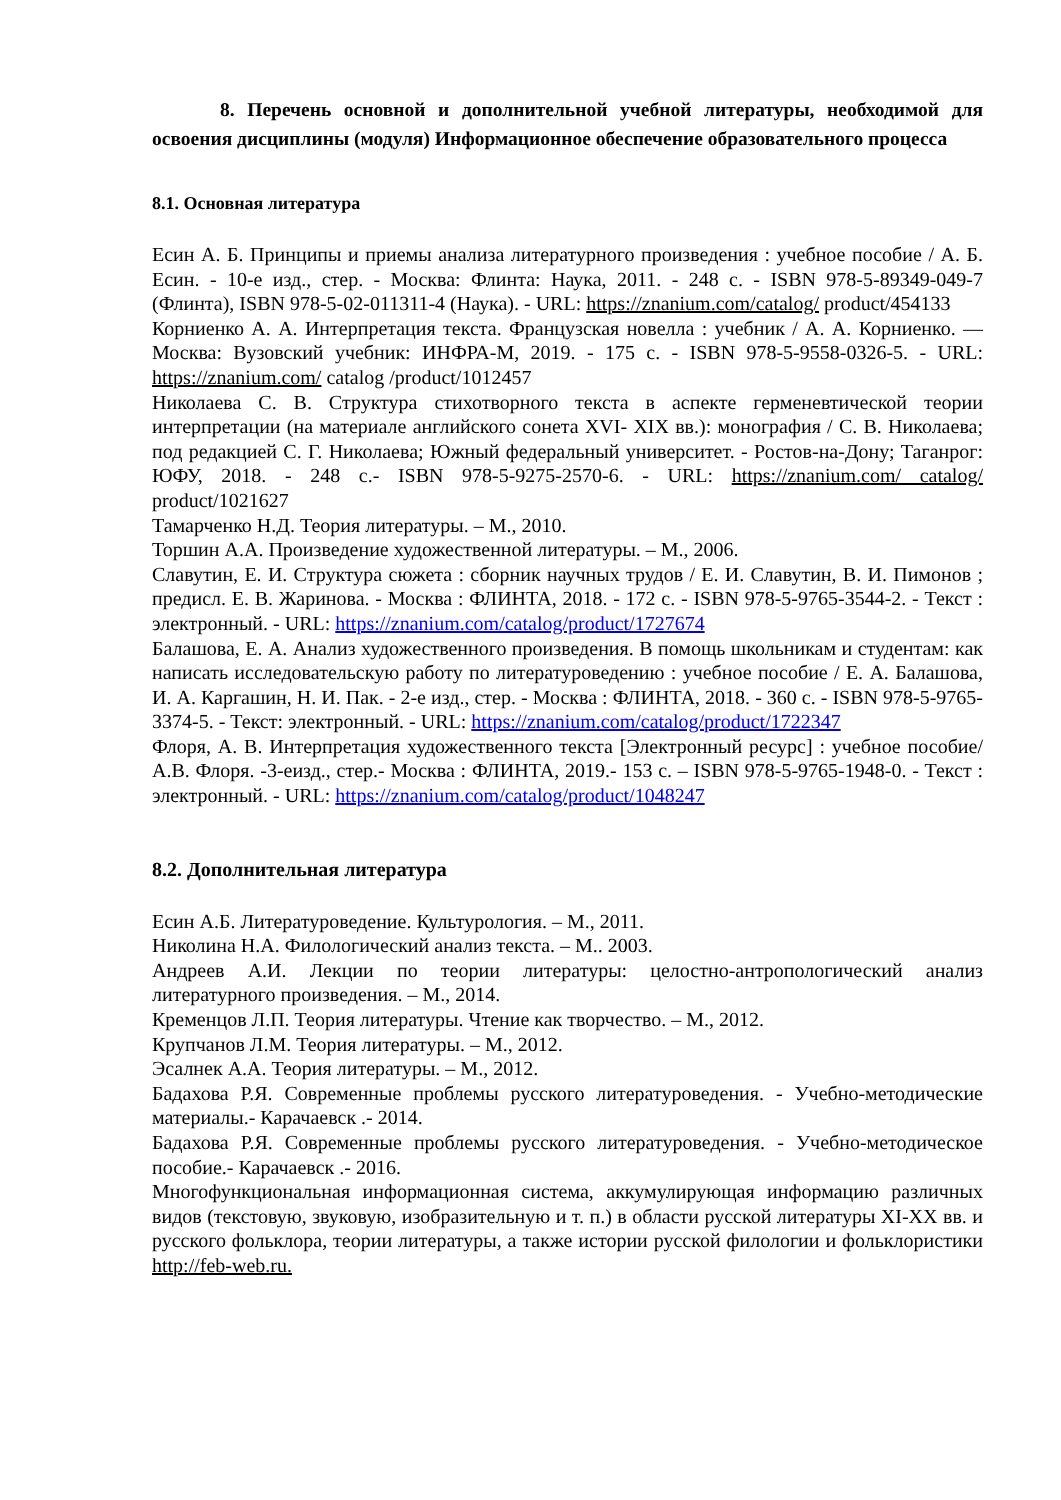8. Перечень основной и дополнительной учебной литературы, необходимой для освоения дисциплины (модуля) Информационное обеспечение образовательного процесса
8.1. Основная литература
Есин А. Б. Принципы и приемы анализа литературного произведения : учебное пособие / А. Б. Есин. - 10-е изд., стер. - Москва: Флинта: Наука, 2011. - 248 с. - ISBN 978-5-89349-049-7 (Флинта), ISBN 978-5-02-011311-4 (Наука). - URL: https://znanium.com/catalog/ product/454133
Корниенко А. А. Интерпретация текста. Французская новелла : учебник / А. А. Корниенко. — Москва: Вузовский учебник: ИНФРА-М, 2019. - 175 с. - ISBN 978-5-9558-0326-5. - URL: https://znanium.com/ catalog /product/1012457
Николаева С. В. Структура стихотворного текста в аспекте герменевтической теории интерпретации (на материале английского сонета XVI- XIX вв.): монография / С. В. Николаева; под редакцией С. Г. Николаева; Южный федеральный университет. - Ростов-на-Дону; Таганрог: ЮФУ, 2018. - 248 с.- ISBN 978-5-9275-2570-6. - URL: https://znanium.com/ catalog/ product/1021627
Тамарченко Н.Д. Теория литературы. – М., 2010.
Торшин А.А. Произведение художественной литературы. – М., 2006.
Славутин, Е. И. Структура сюжета : сборник научных трудов / Е. И. Славутин, В. И. Пимонов ; предисл. Е. В. Жаринова. - Москва : ФЛИНТА, 2018. - 172 с. - ISBN 978-5-9765-3544-2. - Текст : электронный. - URL: https://znanium.com/catalog/product/1727674
Балашова, Е. А. Анализ художественного произведения. В помощь школьникам и студентам: как написать исследовательскую работу по литературоведению : учебное пособие / Е. А. Балашова, И. А. Каргашин, Н. И. Пак. - 2-е изд., стер. - Москва : ФЛИНТА, 2018. - 360 с. - ISBN 978-5-9765-3374-5. - Текст: электронный. - URL: https://znanium.com/catalog/product/1722347
Флоря, А. В. Интерпретация художественного текста [Электронный ресурс] : учебное пособие/А.В. Флоря. -3-еизд., стер.- Москва : ФЛИНТА, 2019.- 153 с. – ISBN 978-5-9765-1948-0. - Текст : электронный. - URL: https://znanium.com/catalog/product/1048247
8.2. Дополнительная литература
Есин А.Б. Литературоведение. Культурология. – М., 2011.
Николина Н.А. Филологический анализ текста. – М.. 2003.
Андреев А.И. Лекции по теории литературы: целостно-антропологический анализ литературного произведения. – М., 2014.
Кременцов Л.П. Теория литературы. Чтение как творчество. – М., 2012.
Крупчанов Л.М. Теория литературы. – М., 2012.
Эсалнек А.А. Теория литературы. – М., 2012.
Бадахова Р.Я. Современные проблемы русского литературоведения. - Учебно-методические материалы.- Карачаевск .- 2014.
Бадахова Р.Я. Современные проблемы русского литературоведения. - Учебно-методическое пособие.- Карачаевск .- 2016.
Многофункциональная информационная система, аккумулирующая информацию различных видов (текстовую, звуковую, изобразительную и т. п.) в области русской литературы XI-XX вв. и русского фольклора, теории литературы, а также истории русской филологии и фольклористики http://feb-web.ru.